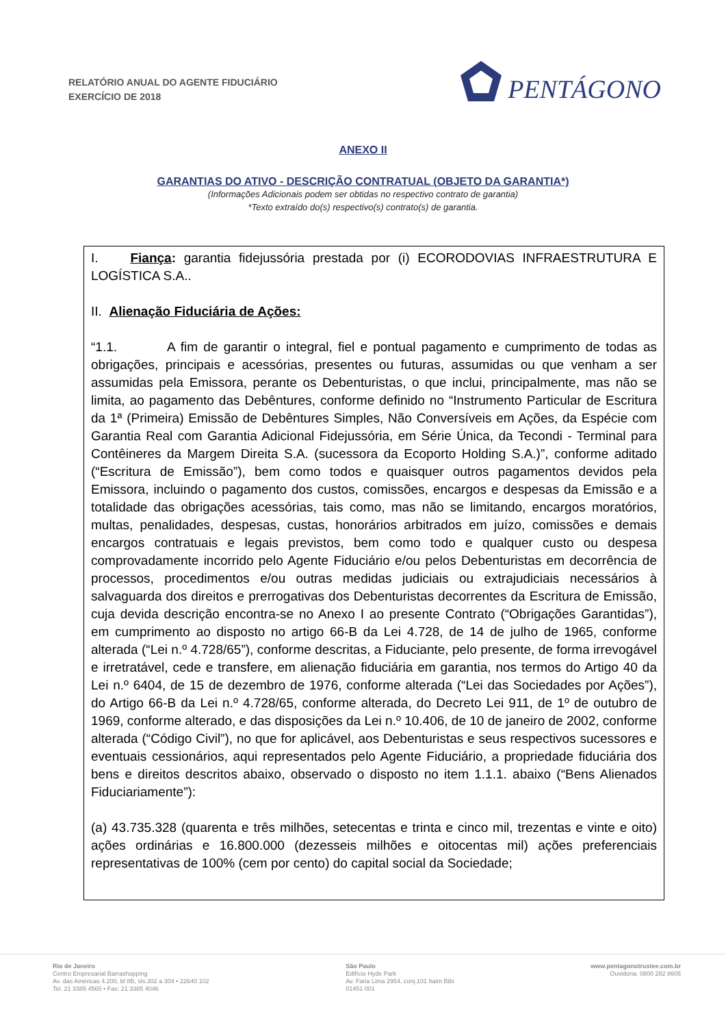RELATÓRIO ANUAL DO AGENTE FIDUCIÁRIO
EXERCÍCIO DE 2018
PENTÁGONO
ANEXO II
GARANTIAS DO ATIVO - DESCRIÇÃO CONTRATUAL (OBJETO DA GARANTIA*)
(Informações Adicionais podem ser obtidas no respectivo contrato de garantia)
*Texto extraído do(s) respectivo(s) contrato(s) de garantia.
I. Fiança: garantia fidejussória prestada por (i) ECORODOVIAS INFRAESTRUTURA E LOGÍSTICA S.A..
II. Alienação Fiduciária de Ações:
“1.1. A fim de garantir o integral, fiel e pontual pagamento e cumprimento de todas as obrigações, principais e acessórias, presentes ou futuras, assumidas ou que venham a ser assumidas pela Emissora, perante os Debenturistas, o que inclui, principalmente, mas não se limita, ao pagamento das Debêntures, conforme definido no “Instrumento Particular de Escritura da 1ª (Primeira) Emissão de Debêntures Simples, Não Conversíveis em Ações, da Espécie com Garantia Real com Garantia Adicional Fidejussória, em Série Única, da Tecondi - Terminal para Contêineres da Margem Direita S.A. (sucessora da Ecoporto Holding S.A.)”, conforme aditado (“Escritura de Emissão”), bem como todos e quaisquer outros pagamentos devidos pela Emissora, incluindo o pagamento dos custos, comissões, encargos e despesas da Emissão e a totalidade das obrigações acessórias, tais como, mas não se limitando, encargos moratórios, multas, penalidades, despesas, custas, honorários arbitrados em juízo, comissões e demais encargos contratuais e legais previstos, bem como todo e qualquer custo ou despesa comprovadamente incorrido pelo Agente Fiduciário e/ou pelos Debenturistas em decorrência de processos, procedimentos e/ou outras medidas judiciais ou extrajudiciais necessários à salvaguarda dos direitos e prerrogativas dos Debenturistas decorrentes da Escritura de Emissão, cuja devida descrição encontra-se no Anexo I ao presente Contrato (“Obrigações Garantidas”), em cumprimento ao disposto no artigo 66-B da Lei 4.728, de 14 de julho de 1965, conforme alterada (“Lei n.º 4.728/65”), conforme descritas, a Fiduciante, pelo presente, de forma irrevogável e irretratável, cede e transfere, em alienação fiduciária em garantia, nos termos do Artigo 40 da Lei n.º 6404, de 15 de dezembro de 1976, conforme alterada (“Lei das Sociedades por Ações”), do Artigo 66-B da Lei n.º 4.728/65, conforme alterada, do Decreto Lei 911, de 1º de outubro de 1969, conforme alterado, e das disposições da Lei n.º 10.406, de 10 de janeiro de 2002, conforme alterada (“Código Civil”), no que for aplicável, aos Debenturistas e seus respectivos sucessores e eventuais cessionários, aqui representados pelo Agente Fiduciário, a propriedade fiduciária dos bens e direitos descritos abaixo, observado o disposto no item 1.1.1. abaixo (“Bens Alienados Fiduciariamente”):
(a) 43.735.328 (quarenta e três milhões, setecentas e trinta e cinco mil, trezentas e vinte e oito) ações ordinárias e 16.800.000 (dezesseis milhões e oitocentas mil) ações preferenciais representativas de 100% (cem por cento) do capital social da Sociedade;
Rio de Janeiro
Centro Empresarial Barrashopping
Av. das Américas 4.200, bl 8B, sls.302 a 304 • 22640 102
Tel. 21 3385 4565 • Fax: 21 3385 4046
São Paulo
Edifício Hyde Park
Av. Faria Lima 2954, conj.101 Itaim Bibi
01451 001
www.pentagonotrustee.com.br
Ouvidoria: 0800 282 8605